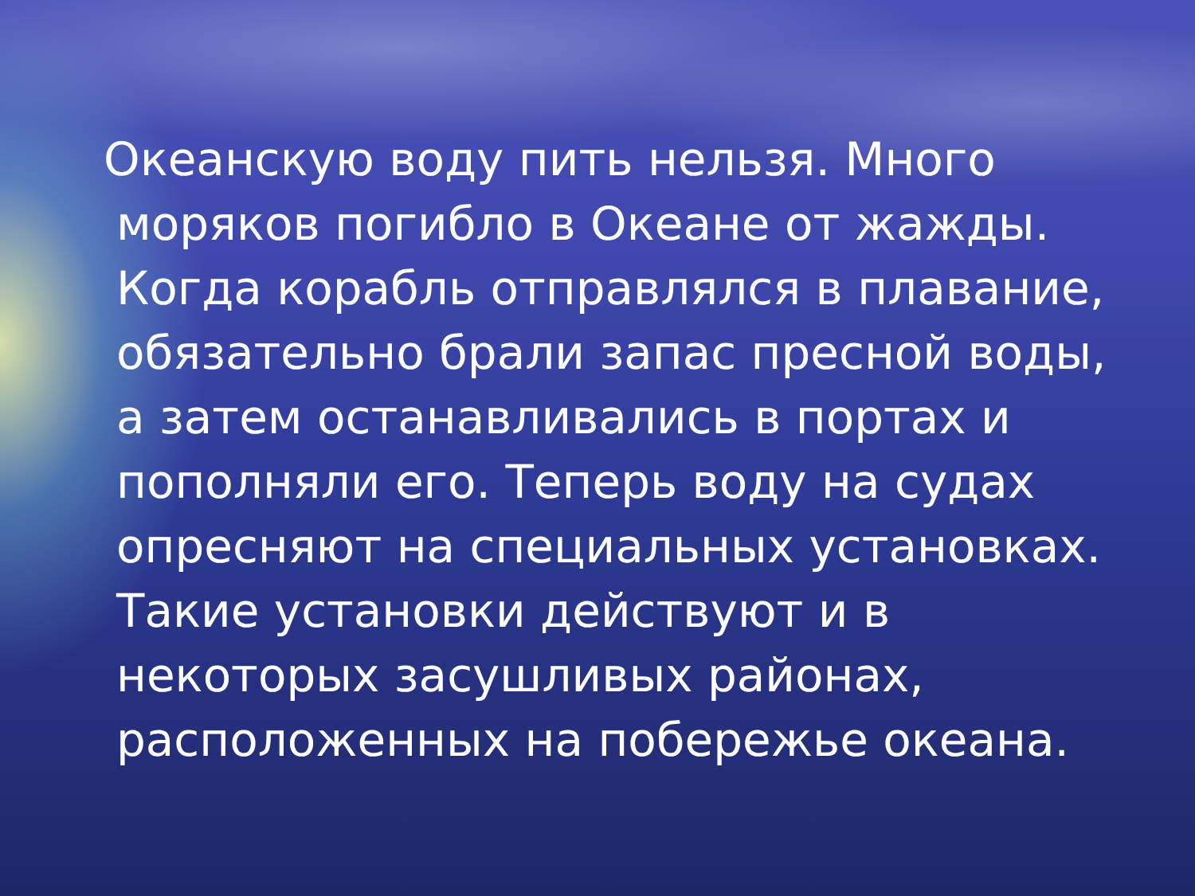Океанскую воду пить нельзя. Много моряков погибло в Океане от жажды. Когда корабль отправлялся в плавание, обязательно брали запас пресной воды, а затем останавливались в портах и пополняли его. Теперь воду на судах опресняют на специальных установках. Такие установки действуют и в некоторых засушливых районах, расположенных на побережье океана.